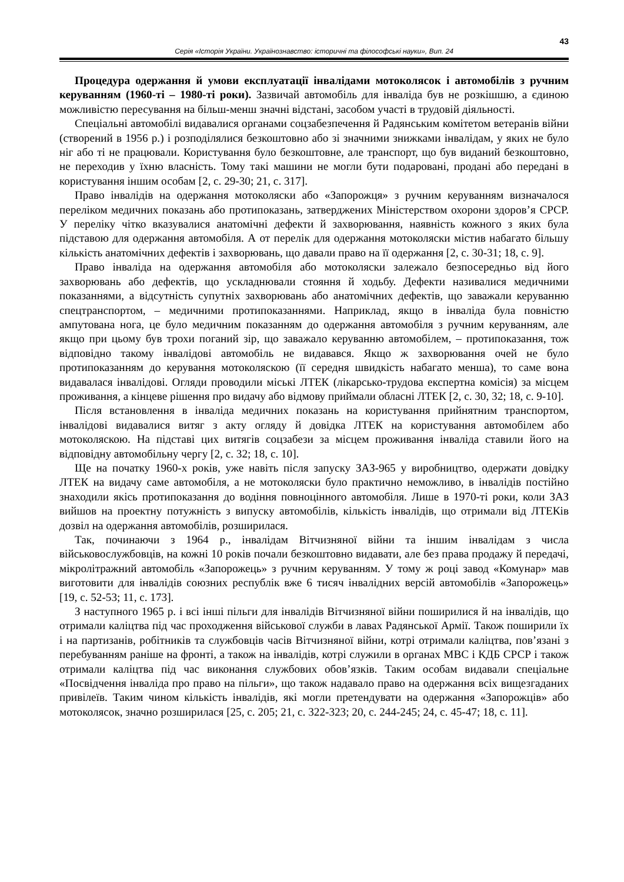43
Серія «Історія України. Українознавство: історичні та філософські науки», Вип. 24
Процедура одержання й умови експлуатації інвалідами мотоколясок і автомобілів з ручним керуванням (1960-ті – 1980-ті роки). Зазвичай автомобіль для інваліда був не розкішшю, а єдиною можливістю пересування на більш-менш значні відстані, засобом участі в трудовій діяльності.
Спеціальні автомобілі видавалися органами соцзабезпечення й Радянським комітетом ветеранів війни (створений в 1956 р.) і розподілялися безкоштовно або зі значними знижками інвалідам, у яких не було ніг або ті не працювали. Користування було безкоштовне, але транспорт, що був виданий безкоштовно, не переходив у їхню власність. Тому такі машини не могли бути подаровані, продані або передані в користування іншим особам [2, с. 29-30; 21, с. 317].
Право інвалідів на одержання мотоколяски або «Запорожця» з ручним керуванням визначалося переліком медичних показань або протипоказань, затверджених Міністерством охорони здоров’я СРСР. У переліку чітко вказувалися анатомічні дефекти й захворювання, наявність кожного з яких була підставою для одержання автомобіля. А от перелік для одержання мотоколяски містив набагато більшу кількість анатомічних дефектів і захворювань, що давали право на її одержання [2, с. 30-31; 18, с. 9].
Право інваліда на одержання автомобіля або мотоколяски залежало безпосередньо від його захворювань або дефектів, що ускладнювали стояння й ходьбу. Дефекти називалися медичними показаннями, а відсутність супутніх захворювань або анатомічних дефектів, що заважали керуванню спецтранспортом, – медичними протипоказаннями. Наприклад, якщо в інваліда була повністю ампутована нога, це було медичним показанням до одержання автомобіля з ручним керуванням, але якщо при цьому був трохи поганий зір, що заважало керуванню автомобілем, – протипоказання, тож відповідно такому інвалідові автомобіль не видавався. Якщо ж захворювання очей не було протипоказанням до керування мотоколяскою (її середня швидкість набагато менша), то саме вона видавалася інвалідові. Огляди проводили міські ЛТЕК (лікарсько-трудова експертна комісія) за місцем проживання, а кінцеве рішення про видачу або відмову приймали обласні ЛТЕК [2, с. 30, 32; 18, с. 9-10].
Після встановлення в інваліда медичних показань на користування прийнятним транспортом, інвалідові видавалися витяг з акту огляду й довідка ЛТЕК на користування автомобілем або мотоколяскою. На підставі цих витягів соцзабези за місцем проживання інваліда ставили його на відповідну автомобільну чергу [2, с. 32; 18, с. 10].
Ще на початку 1960-х років, уже навіть після запуску ЗАЗ-965 у виробництво, одержати довідку ЛТЕК на видачу саме автомобіля, а не мотоколяски було практично неможливо, в інвалідів постійно знаходили якісь протипоказання до водіння повноцінного автомобіля. Лише в 1970-ті роки, коли ЗАЗ вийшов на проектну потужність з випуску автомобілів, кількість інвалідів, що отримали від ЛТЕКів дозвіл на одержання автомобілів, розширилася.
Так, починаючи з 1964 р., інвалідам Вітчизняної війни та іншим інвалідам з числа військовослужбовців, на кожні 10 років почали безкоштовно видавати, але без права продажу й передачі, мікролітражний автомобіль «Запорожець» з ручним керуванням. У тому ж році завод «Комунар» мав виготовити для інвалідів союзних республік вже 6 тисяч інвалідних версій автомобілів «Запорожець» [19, с. 52-53; 11, с. 173].
З наступного 1965 р. і всі інші пільги для інвалідів Вітчизняної війни поширилися й на інвалідів, що отримали каліцтва під час проходження військової служби в лавах Радянської Армії. Також поширили їх і на партизанів, робітників та службовців часів Вітчизняної війни, котрі отримали каліцтва, пов’язані з перебуванням раніше на фронті, а також на інвалідів, котрі служили в органах МВС і КДБ СРСР і також отримали каліцтва під час виконання службових обов’язків. Таким особам видавали спеціальне «Посвідчення інваліда про право на пільги», що також надавало право на одержання всіх вищезгаданих привілеїв. Таким чином кількість інвалідів, які могли претендувати на одержання «Запорожців» або мотоколясок, значно розширилася [25, с. 205; 21, с. 322-323; 20, с. 244-245; 24, с. 45-47; 18, с. 11].